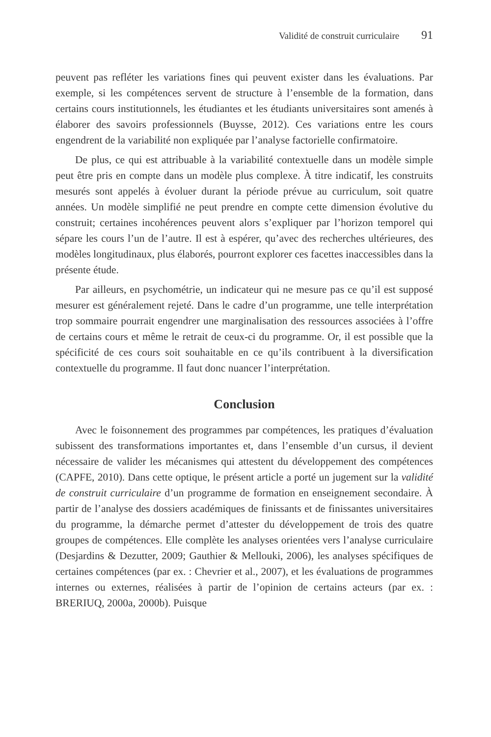Validité de construit curriculaire 91
peuvent pas refléter les variations fines qui peuvent exister dans les évaluations. Par exemple, si les compétences servent de structure à l’ensemble de la formation, dans certains cours institutionnels, les étudiantes et les étudiants universitaires sont amenés à élaborer des savoirs professionnels (Buysse, 2012). Ces variations entre les cours engendrent de la variabilité non expliquée par l’analyse factorielle confirmatoire.
De plus, ce qui est attribuable à la variabilité contextuelle dans un modèle simple peut être pris en compte dans un modèle plus complexe. À titre indicatif, les construits mesurés sont appelés à évoluer durant la période prévue au curriculum, soit quatre années. Un modèle simplifié ne peut prendre en compte cette dimension évolutive du construit; certaines incohérences peuvent alors s’expliquer par l’horizon temporel qui sépare les cours l’un de l’autre. Il est à espérer, qu’avec des recherches ultérieures, des modèles longitudinaux, plus élaborés, pourront explorer ces facettes inaccessibles dans la présente étude.
Par ailleurs, en psychométrie, un indicateur qui ne mesure pas ce qu’il est supposé mesurer est généralement rejeté. Dans le cadre d’un programme, une telle interprétation trop sommaire pourrait engendrer une marginalisation des ressources associées à l’offre de certains cours et même le retrait de ceux-ci du programme. Or, il est possible que la spécificité de ces cours soit souhaitable en ce qu’ils contribuent à la diversification contextuelle du programme. Il faut donc nuancer l’interprétation.
Conclusion
Avec le foisonnement des programmes par compétences, les pratiques d’évaluation subissent des transformations importantes et, dans l’ensemble d’un cursus, il devient nécessaire de valider les mécanismes qui attestent du développement des compétences (CAPFE, 2010). Dans cette optique, le présent article a porté un jugement sur la validité de construit curriculaire d’un programme de formation en enseignement secondaire. À partir de l’analyse des dossiers académiques de finissants et de finissantes universitaires du programme, la démarche permet d’attester du développement de trois des quatre groupes de compétences. Elle complète les analyses orientées vers l’analyse curriculaire (Desjardins & Dezutter, 2009; Gauthier & Mellouki, 2006), les analyses spécifiques de certaines compétences (par ex. : Chevrier et al., 2007), et les évaluations de programmes internes ou externes, réalisées à partir de l’opinion de certains acteurs (par ex. : BRERIUQ, 2000a, 2000b). Puisque